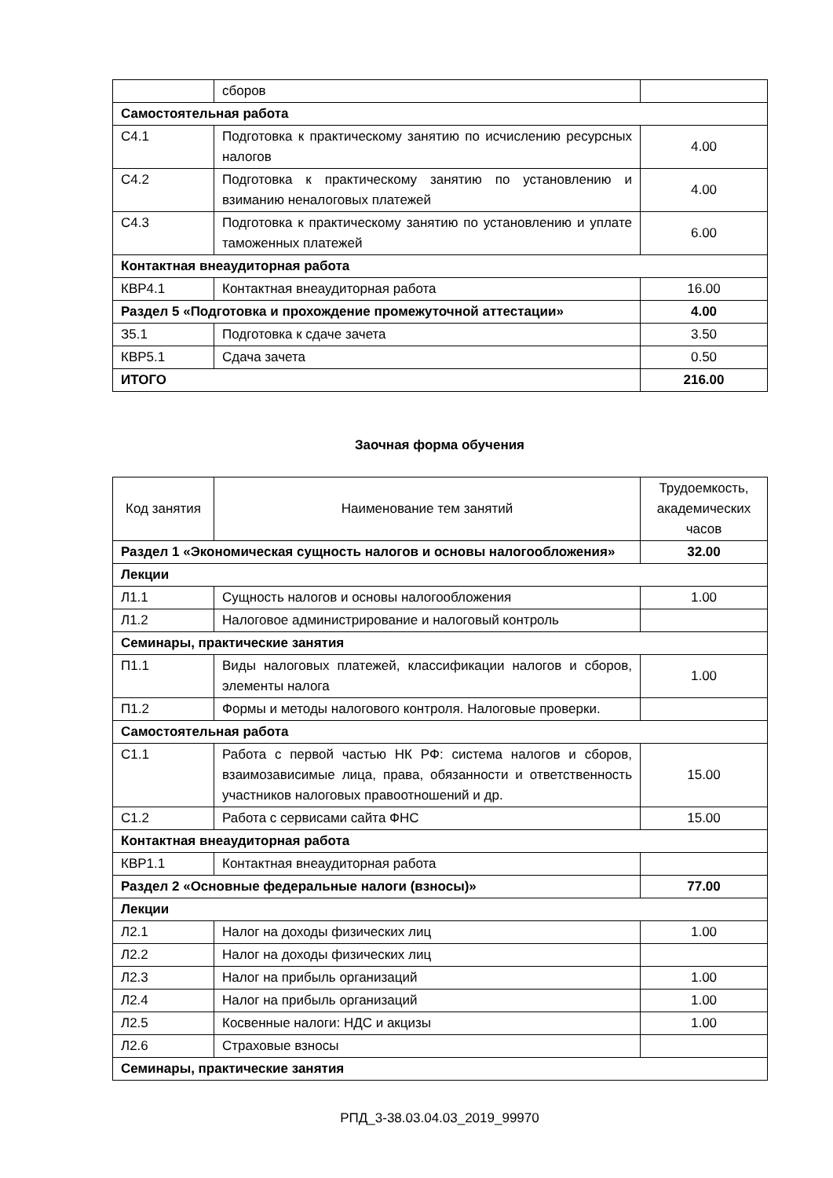| | сборов | |
| Самостоятельная работа | | |
| С4.1 | Подготовка к практическому занятию по исчислению ресурсных налогов | 4.00 |
| С4.2 | Подготовка к практическому занятию по установлению и взиманию неналоговых платежей | 4.00 |
| С4.3 | Подготовка к практическому занятию по установлению и уплате таможенных платежей | 6.00 |
| Контактная внеаудиторная работа | | |
| КВР4.1 | Контактная внеаудиторная работа | 16.00 |
| Раздел 5 «Подготовка и прохождение промежуточной аттестации» | | 4.00 |
| З5.1 | Подготовка к сдаче зачета | 3.50 |
| КВР5.1 | Сдача зачета | 0.50 |
| ИТОГО | | 216.00 |
Заочная форма обучения
| Код занятия | Наименование тем занятий | Трудоемкость, академических часов |
| --- | --- | --- |
| Раздел 1 «Экономическая сущность налогов и основы налогообложения» | | 32.00 |
| Лекции | | |
| Л1.1 | Сущность налогов и основы налогообложения | 1.00 |
| Л1.2 | Налоговое администрирование и налоговый контроль | |
| Семинары, практические занятия | | |
| П1.1 | Виды налоговых платежей, классификации налогов и сборов, элементы налога | 1.00 |
| П1.2 | Формы и методы налогового контроля. Налоговые проверки. | |
| Самостоятельная работа | | |
| С1.1 | Работа с первой частью НК РФ: система налогов и сборов, взаимозависимые лица, права, обязанности и ответственность участников налоговых правоотношений и др. | 15.00 |
| С1.2 | Работа с сервисами сайта ФНС | 15.00 |
| Контактная внеаудиторная работа | | |
| КВР1.1 | Контактная внеаудиторная работа | |
| Раздел 2 «Основные федеральные налоги (взносы)» | | 77.00 |
| Лекции | | |
| Л2.1 | Налог на доходы физических лиц | 1.00 |
| Л2.2 | Налог на доходы физических лиц | |
| Л2.3 | Налог на прибыль организаций | 1.00 |
| Л2.4 | Налог на прибыль организаций | 1.00 |
| Л2.5 | Косвенные налоги: НДС и акцизы | 1.00 |
| Л2.6 | Страховые взносы | |
| Семинары, практические занятия | | |
РПД_3-38.03.04.03_2019_99970